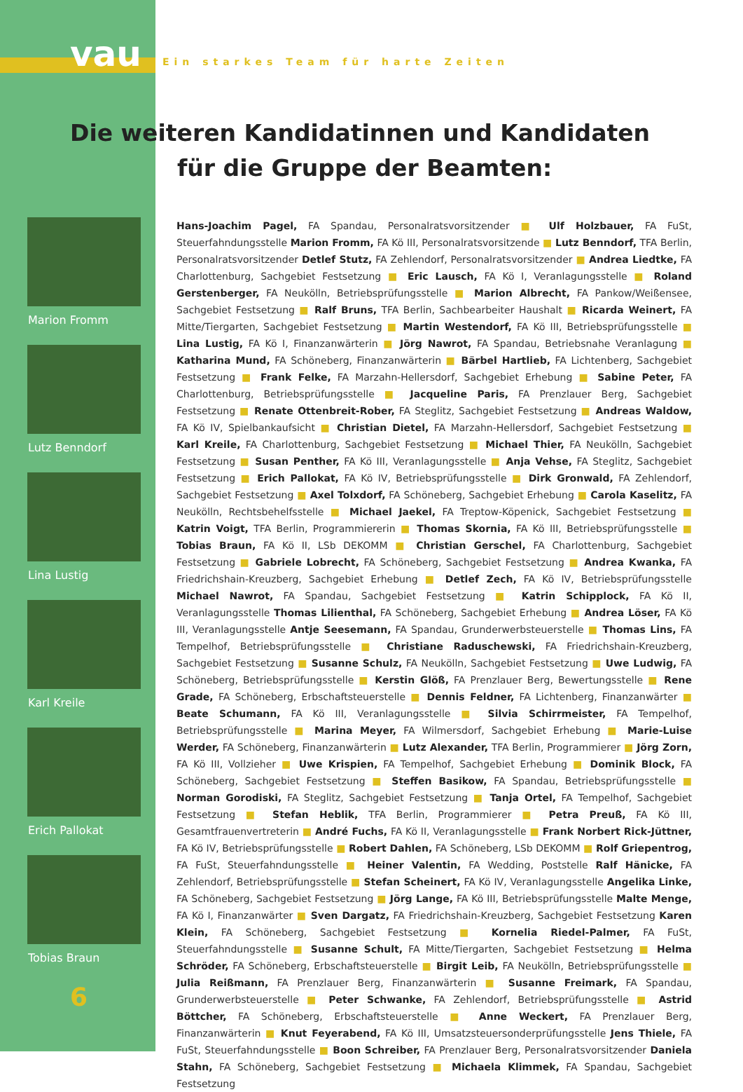vau
Ein starkes Team für harte Zeiten
Die weiteren Kandidatinnen und Kandidaten
für die Gruppe der Beamten:
Marion Fromm
Lutz Benndorf
Lina Lustig
Karl Kreile
Erich Pallokat
Tobias Braun
6
Hans-Joachim Pagel, FA Spandau, Personalratsvorsitzender ■ Ulf Holzbauer, FA FuSt, Steuerfahndungsstelle Marion Fromm, FA Kö III, Personalratsvorsitzende ■ Lutz Benndorf, TFA Berlin, Personalratsvorsitzender Detlef Stutz, FA Zehlendorf, Personalratsvorsitzender ■ Andrea Liedtke, FA Charlottenburg, Sachgebiet Festsetzung ■ Eric Lausch, FA Kö I, Veranlagungsstelle ■ Roland Gerstenberger, FA Neukölln, Betriebsprüfungsstelle ■ Marion Albrecht, FA Pankow/Weißensee, Sachgebiet Festsetzung ■ Ralf Bruns, TFA Berlin, Sachbearbeiter Haushalt ■ Ricarda Weinert, FA Mitte/Tiergarten, Sachgebiet Festsetzung ■ Martin Westendorf, FA Kö III, Betriebsprüfungsstelle ■ Lina Lustig, FA Kö I, Finanzanwärterin ■ Jörg Nawrot, FA Spandau, Betriebsnahe Veranlagung ■ Katharina Mund, FA Schöneberg, Finanzanwärterin ■ Bärbel Hartlieb, FA Lichtenberg, Sachgebiet Festsetzung ■ Frank Felke, FA Marzahn-Hellersdorf, Sachgebiet Erhebung ■ Sabine Peter, FA Charlottenburg, Betriebsprüfungsstelle ■ Jacqueline Paris, FA Prenzlauer Berg, Sachgebiet Festsetzung ■ Renate Ottenbreit-Rober, FA Steglitz, Sachgebiet Festsetzung ■ Andreas Waldow, FA Kö IV, Spielbankaufsicht ■ Christian Dietel, FA Marzahn-Hellersdorf, Sachgebiet Festsetzung ■ Karl Kreile, FA Charlottenburg, Sachgebiet Festsetzung ■ Michael Thier, FA Neukölln, Sachgebiet Festsetzung ■ Susan Penther, FA Kö III, Veranlagungsstelle ■ Anja Vehse, FA Steglitz, Sachgebiet Festsetzung ■ Erich Pallokat, FA Kö IV, Betriebsprüfungsstelle ■ Dirk Gronwald, FA Zehlendorf, Sachgebiet Festsetzung ■ Axel Tolxdorf, FA Schöneberg, Sachgebiet Erhebung ■ Carola Kaselitz, FA Neukölln, Rechtsbehelfsstelle ■ Michael Jaekel, FA Treptow-Köpenick, Sachgebiet Festsetzung ■ Katrin Voigt, TFA Berlin, Programmiererin ■ Thomas Skornia, FA Kö III, Betriebsprüfungsstelle ■ Tobias Braun, FA Kö II, LSb DEKOMM ■ Christian Gerschel, FA Charlottenburg, Sachgebiet Festsetzung ■ Gabriele Lobrecht, FA Schöneberg, Sachgebiet Festsetzung ■ Andrea Kwanka, FA Friedrichshain-Kreuzberg, Sachgebiet Erhebung ■ Detlef Zech, FA Kö IV, Betriebsprüfungsstelle Michael Nawrot, FA Spandau, Sachgebiet Festsetzung ■ Katrin Schipplock, FA Kö II, Veranlagungsstelle Thomas Lilienthal, FA Schöneberg, Sachgebiet Erhebung ■ Andrea Löser, FA Kö III, Veranlagungsstelle Antje Seesemann, FA Spandau, Grunderwerbsteuerstelle ■ Thomas Lins, FA Tempelhof, Betriebsprüfungsstelle ■ Christiane Raduschewski, FA Friedrichshain-Kreuzberg, Sachgebiet Festsetzung ■ Susanne Schulz, FA Neukölln, Sachgebiet Festsetzung ■ Uwe Ludwig, FA Schöneberg, Betriebsprüfungsstelle ■ Kerstin Glöß, FA Prenzlauer Berg, Bewertungsstelle ■ Rene Grade, FA Schöneberg, Erbschaftsteuerstelle ■ Dennis Feldner, FA Lichtenberg, Finanzanwärter ■ Beate Schumann, FA Kö III, Veranlagungsstelle ■ Silvia Schirrmeister, FA Tempelhof, Betriebsprüfungsstelle ■ Marina Meyer, FA Wilmersdorf, Sachgebiet Erhebung ■ Marie-Luise Werder, FA Schöneberg, Finanzanwärterin ■ Lutz Alexander, TFA Berlin, Programmierer ■ Jörg Zorn, FA Kö III, Vollzieher ■ Uwe Krispien, FA Tempelhof, Sachgebiet Erhebung ■ Dominik Block, FA Schöneberg, Sachgebiet Festsetzung ■ Steffen Basikow, FA Spandau, Betriebsprüfungsstelle ■ Norman Gorodiski, FA Steglitz, Sachgebiet Festsetzung ■ Tanja Ortel, FA Tempelhof, Sachgebiet Festsetzung ■ Stefan Heblik, TFA Berlin, Programmierer ■ Petra Preuß, FA Kö III, Gesamtfrauenvertreterin ■ André Fuchs, FA Kö II, Veranlagungsstelle ■ Frank Norbert Rick-Jüttner, FA Kö IV, Betriebsprüfungsstelle ■ Robert Dahlen, FA Schöneberg, LSb DEKOMM ■ Rolf Griepentrog, FA FuSt, Steuerfahndungsstelle ■ Heiner Valentin, FA Wedding, Poststelle Ralf Hänicke, FA Zehlendorf, Betriebsprüfungsstelle ■ Stefan Scheinert, FA Kö IV, Veranlagungsstelle Angelika Linke, FA Schöneberg, Sachgebiet Festsetzung ■ Jörg Lange, FA Kö III, Betriebsprüfungsstelle Malte Menge, FA Kö I, Finanzanwärter ■ Sven Dargatz, FA Friedrichshain-Kreuzberg, Sachgebiet Festsetzung Karen Klein, FA Schöneberg, Sachgebiet Festsetzung ■ Kornelia Riedel-Palmer, FA FuSt, Steuerfahndungsstelle ■ Susanne Schult, FA Mitte/Tiergarten, Sachgebiet Festsetzung ■ Helma Schröder, FA Schöneberg, Erbschaftsteuerstelle ■ Birgit Leib, FA Neukölln, Betriebsprüfungsstelle ■ Julia Reißmann, FA Prenzlauer Berg, Finanzanwärterin ■ Susanne Freimark, FA Spandau, Grunderwerbsteuerstelle ■ Peter Schwanke, FA Zehlendorf, Betriebsprüfungsstelle ■ Astrid Böttcher, FA Schöneberg, Erbschaftsteuerstelle ■ Anne Weckert, FA Prenzlauer Berg, Finanzanwärterin ■ Knut Feyerabend, FA Kö III, Umsatzsteuersonderprüfungsstelle Jens Thiele, FA FuSt, Steuerfahndungsstelle ■ Boon Schreiber, FA Prenzlauer Berg, Personalratsvorsitzender Daniela Stahn, FA Schöneberg, Sachgebiet Festsetzung ■ Michaela Klimmek, FA Spandau, Sachgebiet Festsetzung